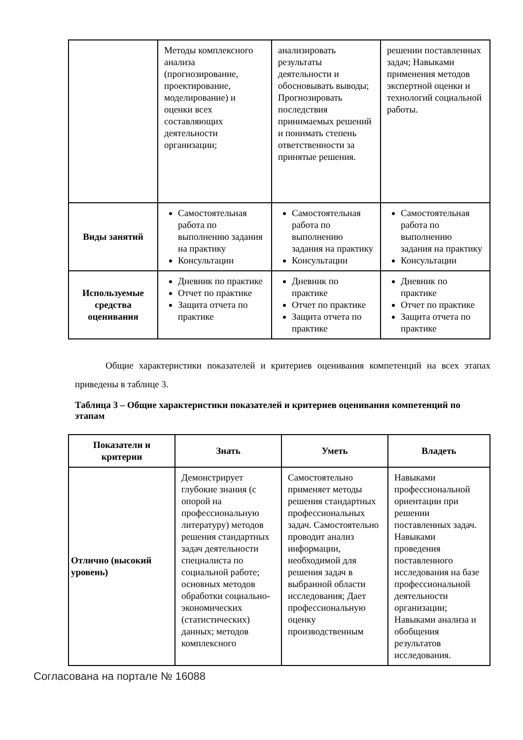| | Методы комплексного анализа (прогнозирование, проектирование, моделирование) и оценки всех составляющих деятельности организации; | анализировать результаты деятельности и обосновывать выводы; Прогнозировать последствия принимаемых решений и понимать степень ответственности за принятые решения. | решении поставленных задач; Навыками применения методов экспертной оценки и технологий социальной работы. |
| Виды занятий | Самостоятельная работа по выполнению задания на практику Консультации | Самостоятельная работа по выполнению задания на практику Консультации | Самостоятельная работа по выполнению задания на практику Консультации |
| Используемые средства оценивания | Дневник по практике Отчет по практике Защита отчета по практике | Дневник по практике Отчет по практике Защита отчета по практике | Дневник по практике Отчет по практике Защита отчета по практике |
Общие характеристики показателей и критериев оценивания компетенций на всех этапах приведены в таблице 3.
Таблица 3 – Общие характеристики показателей и критериев оценивания компетенций по этапам
| Показатели и критерии | Знать | Уметь | Владеть |
| --- | --- | --- | --- |
| Отлично (высокий уровень) | Демонстрирует глубокие знания (с опорой на профессиональную литературу) методов решения стандартных задач деятельности специалиста по социальной работе; основных методов обработки социально-экономических (статистических) данных; методов комплексного | Самостоятельно применяет методы решения стандартных профессиональных задач. Самостоятельно проводит анализ информации, необходимой для решения задач в выбранной области исследования; Дает профессиональную оценку производственным | Навыками профессиональной ориентации при решении поставленных задач. Навыками проведения поставленного исследования на базе профессиональной деятельности организации; Навыками анализа и обобщения результатов исследования. |
Согласована на портале № 16088